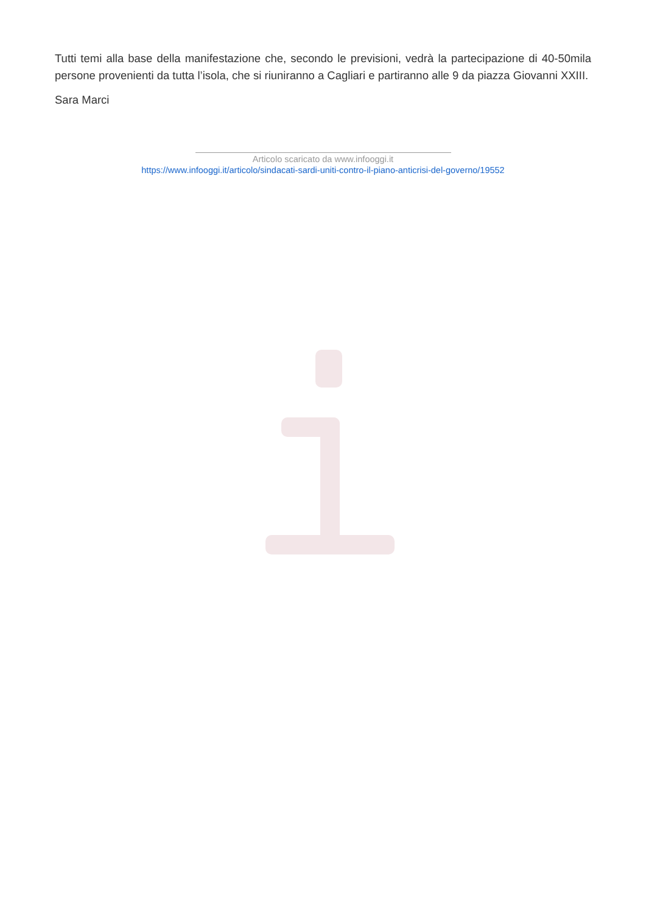Tutti temi alla base della manifestazione che, secondo le previsioni, vedrà la partecipazione di 40-50mila persone provenienti da tutta l’isola, che si riuniranno a Cagliari e partiranno alle 9 da piazza Giovanni XXIII.
Sara Marci
Articolo scaricato da www.infooggi.it
https://www.infooggi.it/articolo/sindacati-sardi-uniti-contro-il-piano-anticrisi-del-governo/19552